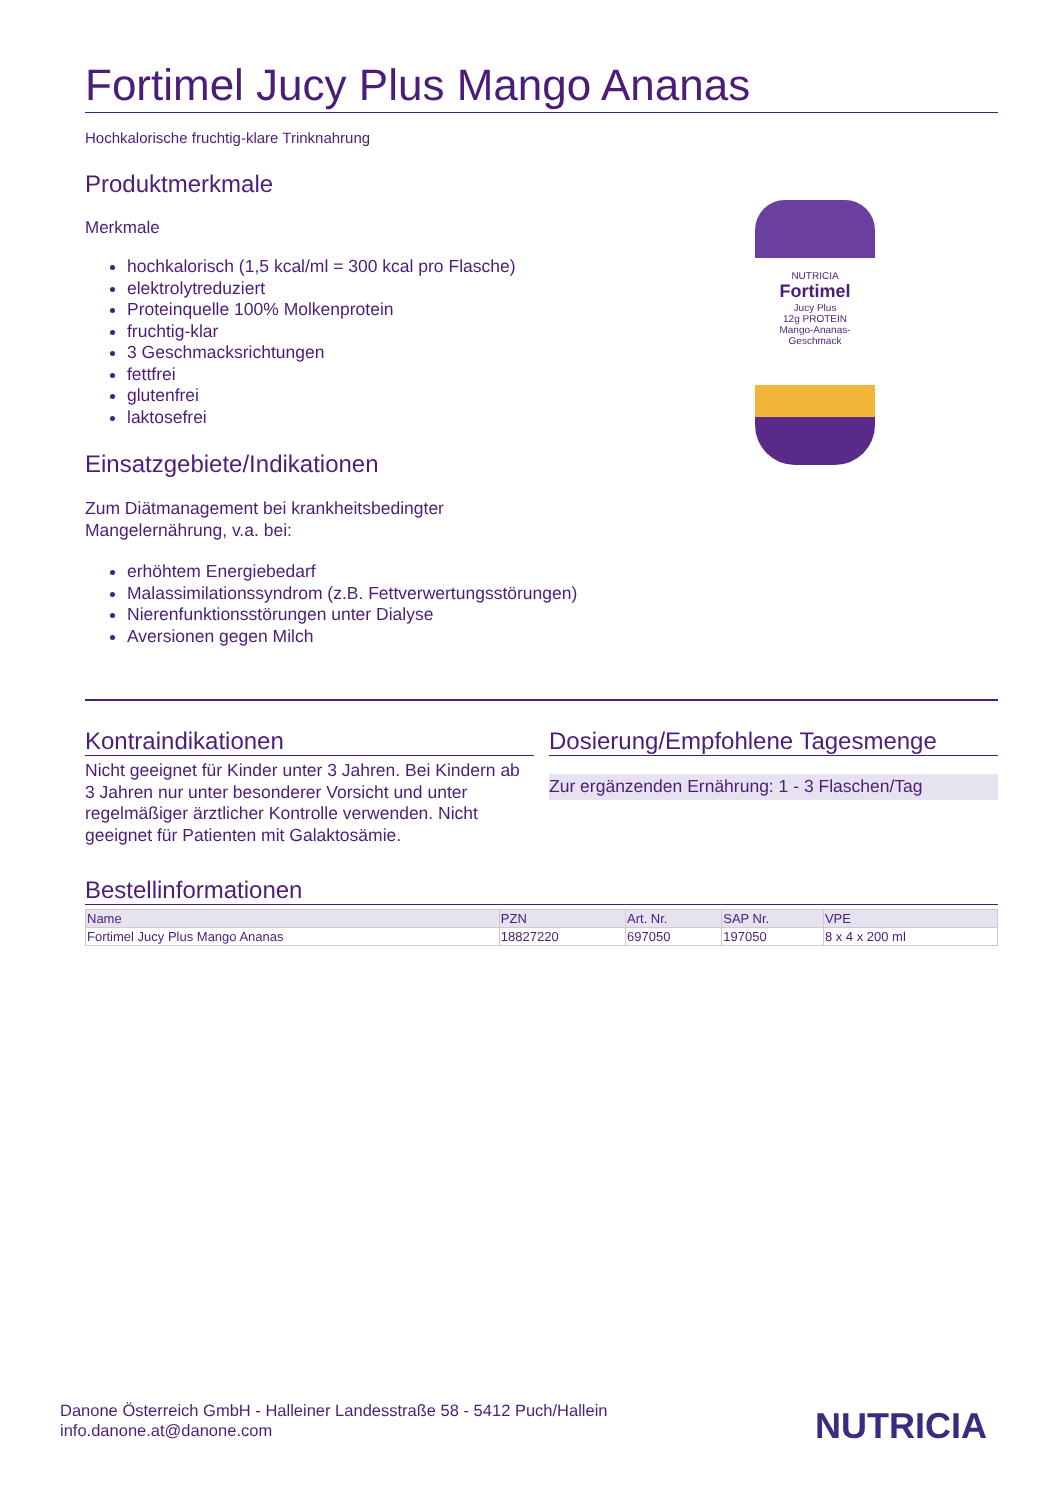Fortimel Jucy Plus Mango Ananas
Hochkalorische fruchtig-klare Trinknahrung
Produktmerkmale
Merkmale
hochkalorisch (1,5 kcal/ml = 300 kcal pro Flasche)
elektrolytreduziert
Proteinquelle 100% Molkenprotein
fruchtig-klar
3 Geschmacksrichtungen
fettfrei
glutenfrei
laktosefrei
Einsatzgebiete/Indikationen
Zum Diätmanagement bei krankheitsbedingter
Mangelernährung, v.a. bei:
erhöhtem Energiebedarf
Malassimilationssyndrom (z.B. Fettverwertungsstörungen)
Nierenfunktionsstörungen unter Dialyse
Aversionen gegen Milch
NUTRICIA
Fortimel
Jucy Plus
12g PROTEIN
Mango-Ananas-Geschmack
Kontraindikationen
Nicht geeignet für Kinder unter 3 Jahren. Bei Kindern ab 3 Jahren nur unter besonderer Vorsicht und unter regelmäßiger ärztlicher Kontrolle verwenden. Nicht geeignet für Patienten mit Galaktosämie.
Dosierung/Empfohlene Tagesmenge
Zur ergänzenden Ernährung: 1 - 3 Flaschen/Tag
Bestellinformationen
| Name | PZN | Art. Nr. | SAP Nr. | VPE |
| --- | --- | --- | --- | --- |
| Fortimel Jucy Plus Mango Ananas | 18827220 | 697050 | 197050 | 8 x 4 x 200 ml |
Danone Österreich GmbH - Halleiner Landesstraße 58 - 5412 Puch/Hallein
info.danone.at@danone.com
NUTRICIA